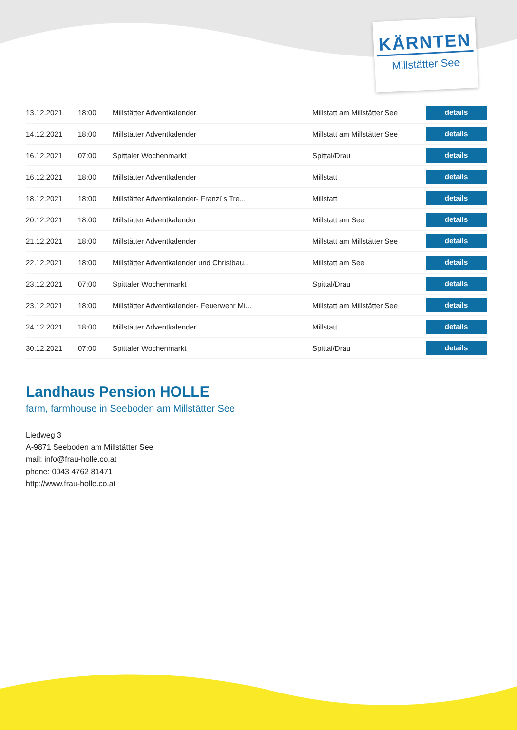KÄRNTEN
Millstätter See
| 13.12.2021 | 18:00 | Millstätter Adventkalender | Millstatt am Millstätter See | details |
| 14.12.2021 | 18:00 | Millstätter Adventkalender | Millstatt am Millstätter See | details |
| 16.12.2021 | 07:00 | Spittaler Wochenmarkt | Spittal/Drau | details |
| 16.12.2021 | 18:00 | Millstätter Adventkalender | Millstatt | details |
| 18.12.2021 | 18:00 | Millstätter Adventkalender- Franzi´s Tre... | Millstatt | details |
| 20.12.2021 | 18:00 | Millstätter Adventkalender | Millstatt am See | details |
| 21.12.2021 | 18:00 | Millstätter Adventkalender | Millstatt am Millstätter See | details |
| 22.12.2021 | 18:00 | Millstätter Adventkalender und Christbau... | Millstatt am See | details |
| 23.12.2021 | 07:00 | Spittaler Wochenmarkt | Spittal/Drau | details |
| 23.12.2021 | 18:00 | Millstätter Adventkalender- Feuerwehr Mi... | Millstatt am Millstätter See | details |
| 24.12.2021 | 18:00 | Millstätter Adventkalender | Millstatt | details |
| 30.12.2021 | 07:00 | Spittaler Wochenmarkt | Spittal/Drau | details |
Landhaus Pension HOLLE
farm, farmhouse in Seeboden am Millstätter See
Liedweg 3
A-9871 Seeboden am Millstätter See
mail: info@frau-holle.co.at
phone: 0043 4762 81471
http://www.frau-holle.co.at